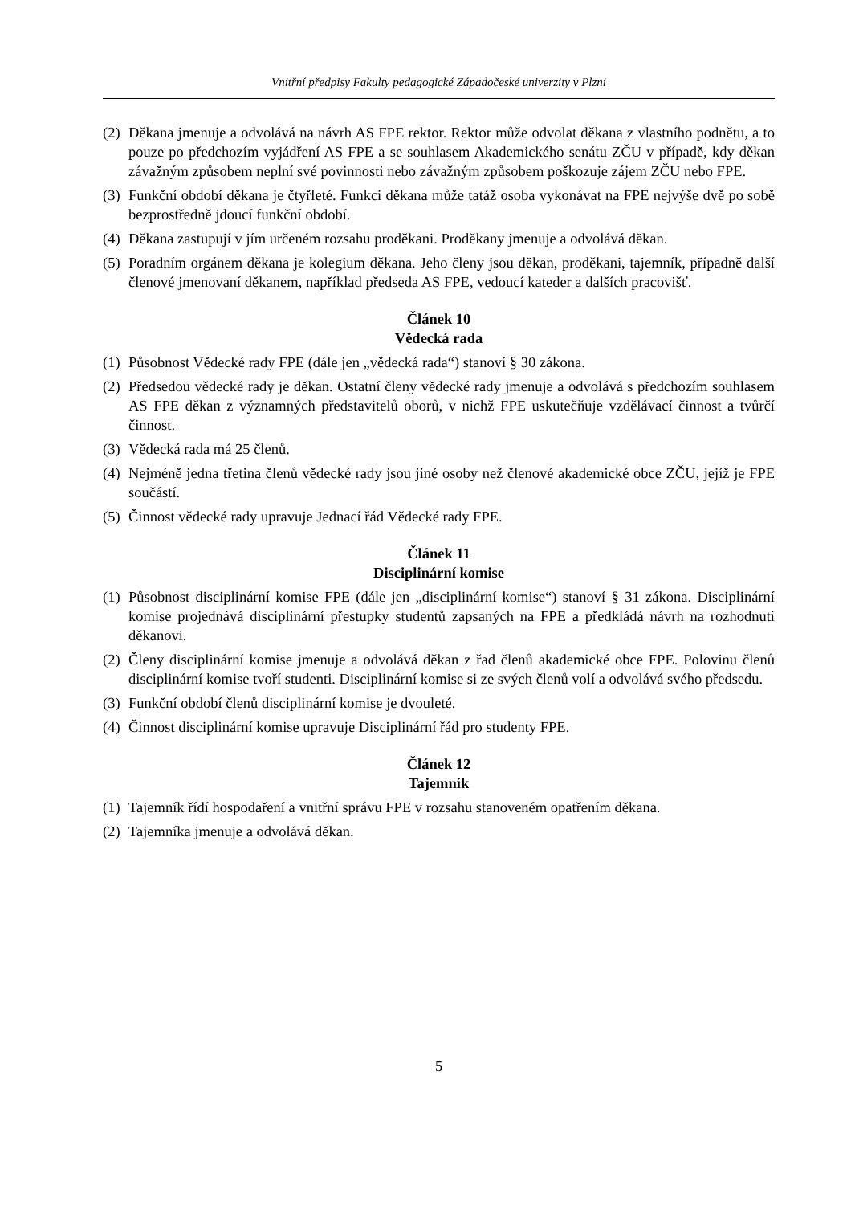Vnitřní předpisy Fakulty pedagogické Západočeské univerzity v Plzni
(2) Děkana jmenuje a odvolává na návrh AS FPE rektor. Rektor může odvolat děkana z vlastního podnětu, a to pouze po předchozím vyjádření AS FPE a se souhlasem Akademického senátu ZČU v případě, kdy děkan závažným způsobem neplní své povinnosti nebo závažným způsobem poškozuje zájem ZČU nebo FPE.
(3) Funkční období děkana je čtyřleté. Funkci děkana může tatáž osoba vykonávat na FPE nejvýše dvě po sobě bezprostředně jdoucí funkční období.
(4) Děkana zastupují v jím určeném rozsahu proděkani. Proděkany jmenuje a odvolává děkan.
(5) Poradním orgánem děkana je kolegium děkana. Jeho členy jsou děkan, proděkani, tajemník, případně další členové jmenovaní děkanem, například předseda AS FPE, vedoucí kateder a dalších pracovišť.
Článek 10
Vědecká rada
(1) Působnost Vědecké rady FPE (dále jen „vědecká rada“) stanoví § 30 zákona.
(2) Předsedou vědecké rady je děkan. Ostatní členy vědecké rady jmenuje a odvolává s předchozím souhlasem AS FPE děkan z významných představitelů oborů, v nichž FPE uskutečňuje vzdělávací činnost a tvůrčí činnost.
(3) Vědecká rada má 25 členů.
(4) Nejméně jedna třetina členů vědecké rady jsou jiné osoby než členové akademické obce ZČU, jejíž je FPE součástí.
(5) Činnost vědecké rady upravuje Jednací řád Vědecké rady FPE.
Článek 11
Disciplinární komise
(1) Působnost disciplinární komise FPE (dále jen „disciplinární komise“) stanoví § 31 zákona. Disciplinární komise projednává disciplinární přestupky studentů zapsaných na FPE a předkládá návrh na rozhodnutí děkanovi.
(2) Členy disciplinární komise jmenuje a odvolává děkan z řad členů akademické obce FPE. Polovinu členů disciplinární komise tvoří studenti. Disciplinární komise si ze svých členů volí a odvolává svého předsedu.
(3) Funkční období členů disciplinární komise je dvouleté.
(4) Činnost disciplinární komise upravuje Disciplinární řád pro studenty FPE.
Článek 12
Tajemník
(1) Tajemník řídí hospodaření a vnitřní správu FPE v rozsahu stanoveném opatřením děkana.
(2) Tajemníka jmenuje a odvolává děkan.
5